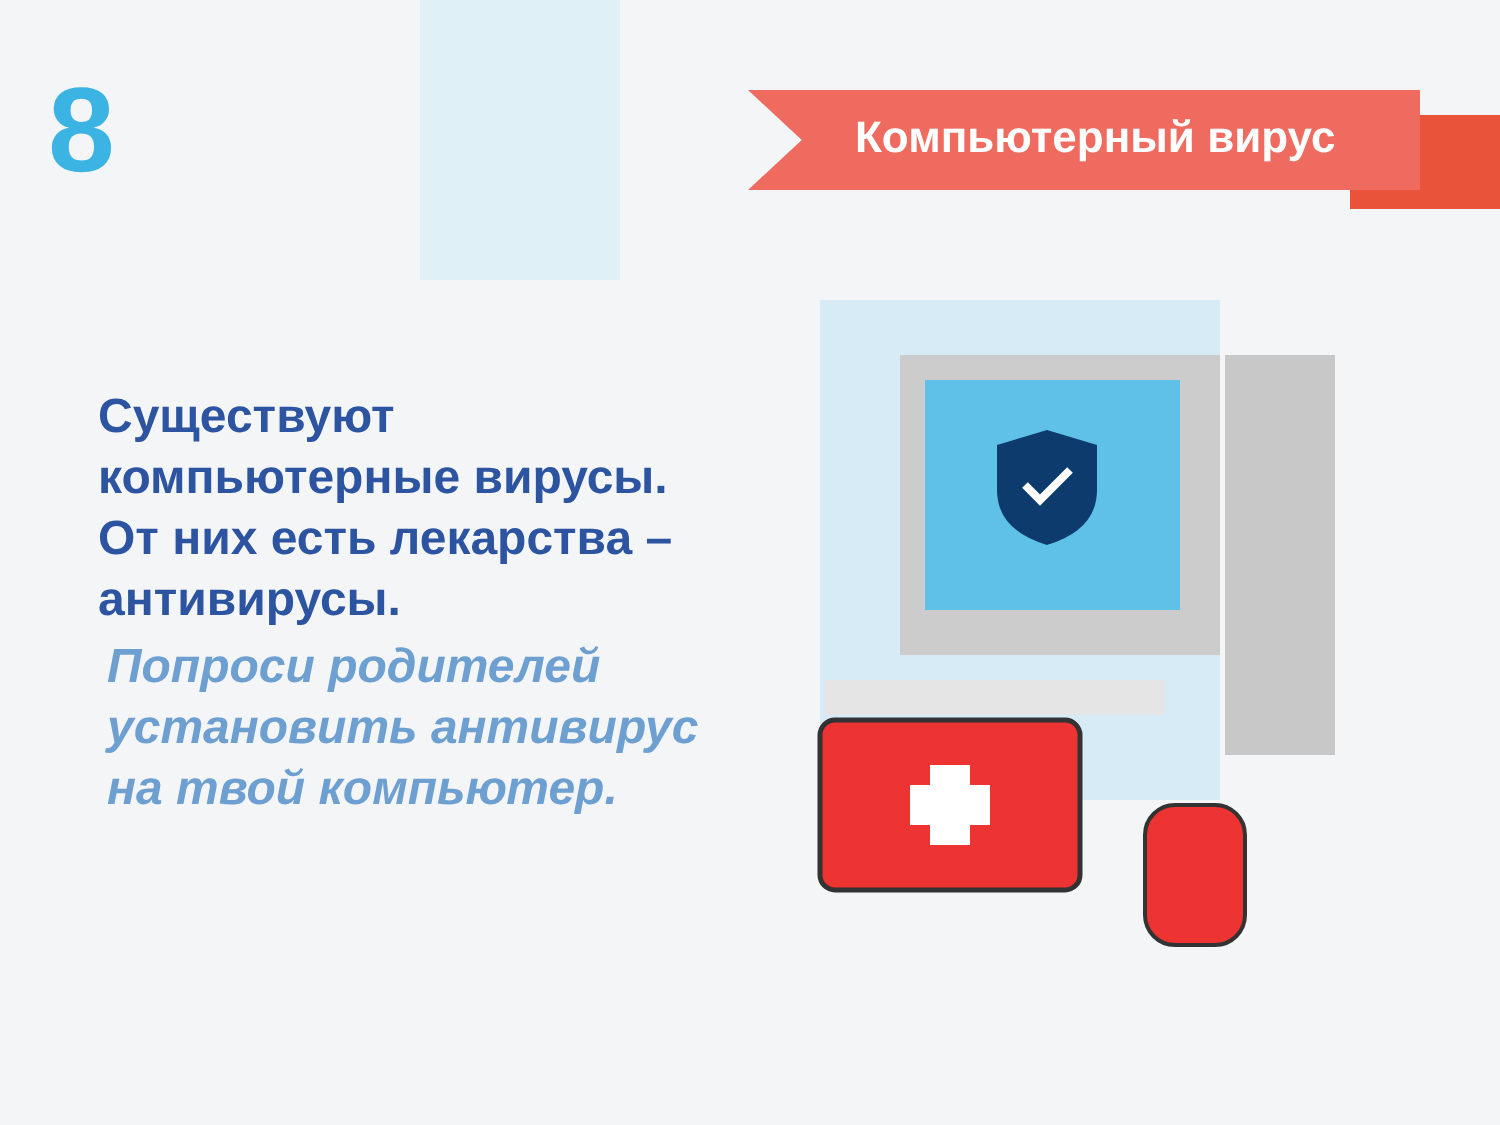8 Компьютерный вирус
Существуют компьютерные вирусы. От них есть лекарства – антивирусы.
Попроси родителей установить антивирус на твой компьютер.